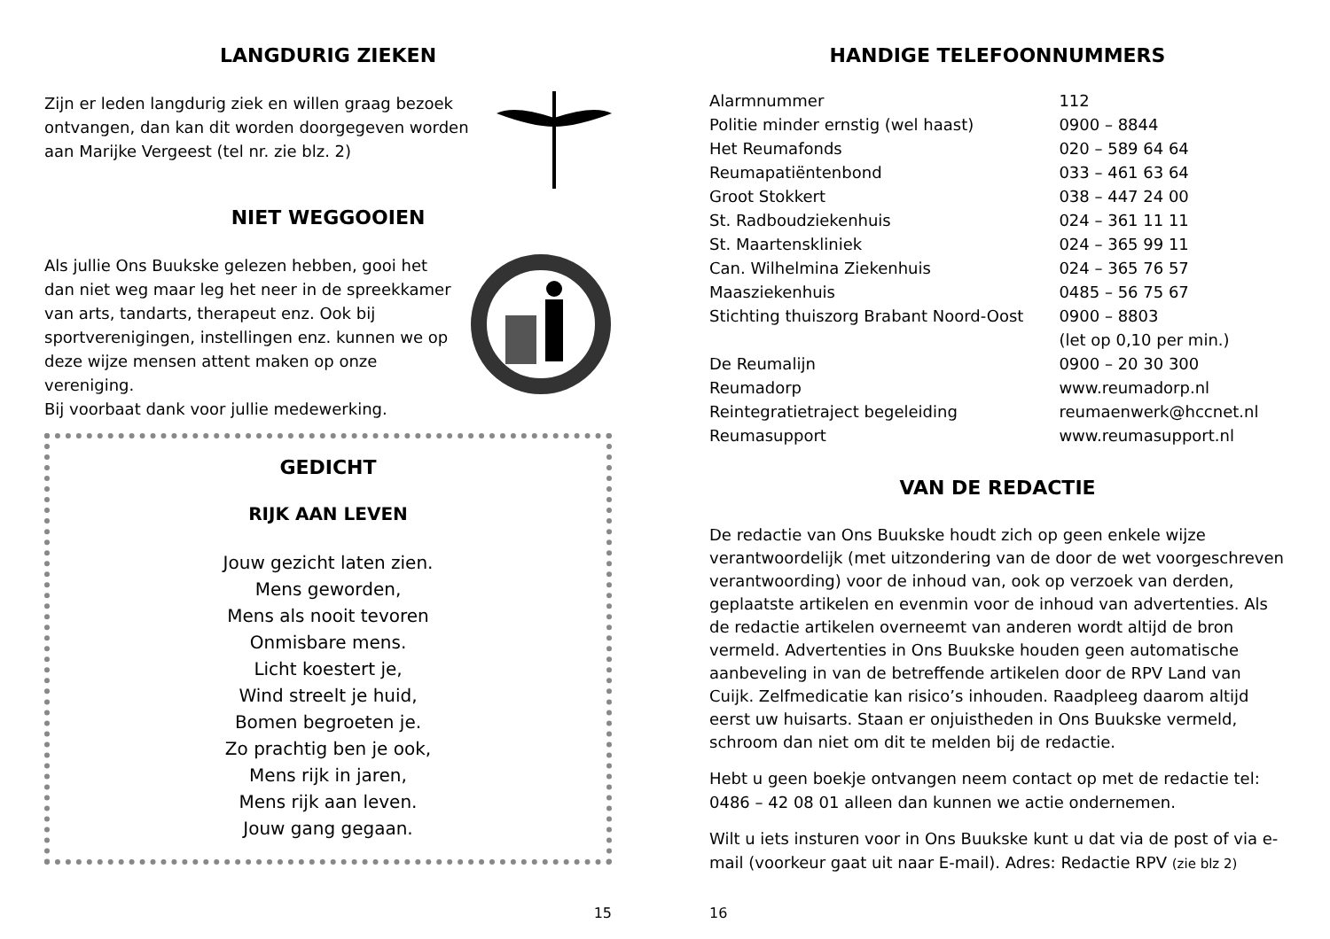LANGDURIG ZIEKEN
Zijn er leden langdurig ziek en willen graag bezoek ontvangen, dan kan dit worden doorgegeven worden aan Marijke Vergeest (tel nr. zie blz. 2)
NIET WEGGOOIEN
Als jullie Ons Buukske gelezen hebben, gooi het dan niet weg maar leg het neer in de spreekkamer van arts, tandarts, therapeut enz. Ook bij sportverenigingen, instellingen enz. kunnen we op deze wijze mensen attent maken op onze vereniging.
Bij voorbaat dank voor jullie medewerking.
GEDICHT
RIJK AAN LEVEN
Jouw gezicht laten zien.
Mens geworden,
Mens als nooit tevoren
Onmisbare mens.
Licht koestert je,
Wind streelt je huid,
Bomen begroeten je.
Zo prachtig ben je ook,
Mens rijk in jaren,
Mens rijk aan leven.
Jouw gang gegaan.
15
HANDIGE TELEFOONNUMMERS
| Alarmnummer | 112 |
| Politie minder ernstig (wel haast) | 0900 – 8844 |
| Het Reumafonds | 020 – 589 64 64 |
| Reumapatiëntenbond | 033 – 461 63 64 |
| Groot Stokkert | 038 – 447 24 00 |
| St. Radboudziekenhuis | 024 – 361 11 11 |
| St. Maartenskliniek | 024 – 365 99 11 |
| Can. Wilhelmina Ziekenhuis | 024 – 365 76 57 |
| Maasziekenhuis | 0485 – 56 75 67 |
| Stichting thuiszorg Brabant Noord-Oost | 0900 – 8803 |
| | (let op 0,10 per min.) |
| De Reumalijn | 0900 – 20 30 300 |
| Reumadorp | www.reumadorp.nl |
| Reintegratietraject begeleiding | reumaenwerk@hccnet.nl |
| Reumasupport | www.reumasupport.nl |
VAN DE REDACTIE
De redactie van Ons Buukske houdt zich op geen enkele wijze verantwoordelijk (met uitzondering van de door de wet voorgeschreven verantwoording) voor de inhoud van, ook op verzoek van derden, geplaatste artikelen en evenmin voor de inhoud van advertenties. Als de redactie artikelen overneemt van anderen wordt altijd de bron vermeld. Advertenties in Ons Buukske houden geen automatische aanbeveling in van de betreffende artikelen door de RPV Land van Cuijk. Zelfmedicatie kan risico’s inhouden. Raadpleeg daarom altijd eerst uw huisarts. Staan er onjuistheden in Ons Buukske vermeld, schroom dan niet om dit te melden bij de redactie.
Hebt u geen boekje ontvangen neem contact op met de redactie tel: 0486 – 42 08 01 alleen dan kunnen we actie ondernemen.
Wilt u iets insturen voor in Ons Buukske kunt u dat via de post of via e-mail (voorkeur gaat uit naar E-mail). Adres: Redactie RPV (zie blz 2)
16